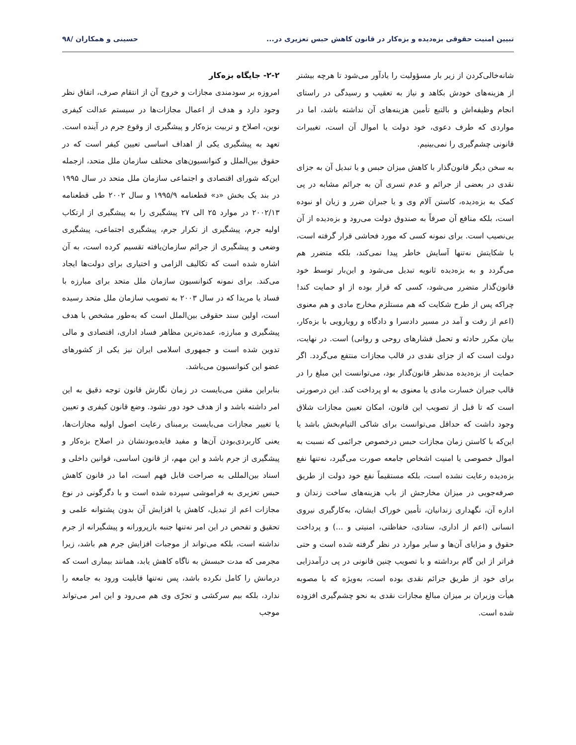تبیین امنیت حقوقی بزه‌دیده و بزه‌کار در قانون کاهش حبس تعزیری در... حسینی و همکاران /۹۸
شانه‌خالی‌کردن از زیر بار مسؤولیت را یادآور می‌شود تا هرچه بیشتر از هزینه‌های خودش بکاهد و نیاز به تعقیب و رسیدگی در راستای انجام وظیفه‌اش و بالتبع تأمین هزینه‌های آن نداشته باشد، اما در مواردی که طرف دعوی، خود دولت یا اموال آن است، تغییرات قانونی چشم‌گیری را نمی‌بینیم.
به سخن دیگر قانون‌گذار با کاهش میزان حبس و یا تبدیل آن به جزای نقدی در بعضی از جرائم و عدم تسری آن به جرائم مشابه در پی کمک به بزه‌دیده، کاستن آلام وی و یا جبران ضرر و زیان او نبوده است، بلکه منافع آن صرفاً به صندوق دولت می‌رود و بزه‌دیده از آن بی‌نصیب است. برای نمونه کسی که مورد فحاشی قرار گرفته است، با شکایتش نه‌تنها آسایش خاطر پیدا نمی‌کند، بلکه متضرر هم می‌گردد و به بزه‌دیده ثانویه تبدیل می‌شود و این‌بار توسط خود قانون‌گذار متضرر می‌شود، کسی که قرار بوده از او حمایت کند! چراکه پس از طرح شکایت که هم مستلزم مخارج مادی و هم معنوی (اعم از رفت و آمد در مسیر دادسرا و دادگاه و رویارویی با بزه‌کار، بیان مکرر حادثه و تحمل فشارهای روحی و روانی) است. در نهایت، دولت است که از جزای نقدی در قالب مجازات منتفع می‌گردد. اگر حمایت از بزه‌دیده مدنظر قانون‌گذار بود، می‌توانست این مبلغ را در قالب جبران خسارت مادی یا معنوی به او پرداخت کند. این درصورتی است که تا قبل از تصویب این قانون، امکان تعیین مجازات شلاق وجود داشت که حداقل می‌توانست برای شاکی التیام‌بخش باشد یا این‌که با کاستن زمان مجازات حبس درخصوص جرائمی که نسبت به اموال خصوصی یا امنیت اشخاص جامعه صورت می‌گیرد، نه‌تنها نفع بزه‌دیده رعایت نشده است، بلکه مستقیماً نفع خود دولت از طریق صرفه‌جویی در میزان مخارجش از باب هزینه‌های ساخت زندان و اداره آن، نگهداری زندانیان، تأمین خوراک ایشان، به‌کارگیری نیروی انسانی (اعم از اداری، ستادی، حفاظتی، امنیتی و ...) و پرداخت حقوق و مزایای آن‌ها و سایر موارد در نظر گرفته شده است و حتی فراتر از این گام برداشته و با تصویب چنین قانونی در پی درآمدزایی برای خود از طریق جرائم نقدی بوده است، به‌ویژه که با مصوبه هیأت وزیران بر میزان مبالغ مجازات نقدی به نحو چشم‌گیری افزوده شده است.
۲-۲- جایگاه بزه‌کار
امروزه بر سودمندی مجازات و خروج آن از انتقام صرف، اتفاق نظر وجود دارد و هدف از اعمال مجازات‌ها در سیستم عدالت کیفری نوین، اصلاح و تربیت بزه‌کار و پیشگیری از وقوع جرم در آینده است. تعهد به پیشگیری یکی از اهداف اساسی تعیین کیفر است که در حقوق بین‌الملل و کنوانسیون‌های مختلف سازمان ملل متحد، ازجمله این‌که شورای اقتصادی و اجتماعی سازمان ملل متحد در سال ۱۹۹۵ در بند یک بخش «د» قطعنامه ۱۹۹۵/۹ و سال ۲۰۰۲ طی قطعنامه ۲۰۰۲/۱۳ در موارد ۲۵ الی ۲۷ پیشگیری را به پیشگیری از ارتکاب اولیه جرم، پیشگیری از تکرار جرم، پیشگیری اجتماعی، پیشگیری وضعی و پیشگیری از جرائم سازمان‌یافته تقسیم کرده است، به آن اشاره شده است که تکالیف الزامی و اختیاری برای دولت‌ها ایجاد می‌کند. برای نمونه کنوانسیون سازمان ملل متحد برای مبارزه با فساد یا مریدا که در سال ۲۰۰۳ به تصویب سازمان ملل متحد رسیده است، اولین سند حقوقی بین‌الملل است که به‌طور مشخص با هدف پیشگیری و مبارزه، عمده‌ترین مظاهر فساد اداری، اقتصادی و مالی تدوین شده است و جمهوری اسلامی ایران نیز یکی از کشورهای عضو این کنوانسیون می‌باشد.
بنابراین مقنن می‌بایست در زمان نگارش قانون توجه دقیق به این امر داشته باشد و از هدف خود دور نشود. وضع قانون کیفری و تعیین یا تغییر مجازات می‌بایست برمبنای رعایت اصول اولیه مجازات‌ها، یعنی کاربردی‌بودن آن‌ها و مفید فایده‌بودنشان در اصلاح بزه‌کار و پیشگیری از جرم باشد و این مهم، از قانون اساسی، قوانین داخلی و اسناد بین‌المللی به صراحت قابل فهم است، اما در قانون کاهش حبس تعزیری به فراموشی سپرده شده است و با دگرگونی در نوع مجازات اعم از تبدیل، کاهش یا افزایش آن بدون پشتوانه علمی و تحقیق و تفحص در این امر نه‌تنها جنبه بازپرورانه و پیشگیرانه از جرم نداشته است، بلکه می‌تواند از موجبات افزایش جرم هم باشد، زیرا مجرمی که مدت حبسش به ناگاه کاهش یابد، همانند بیماری است که درمانش را کامل نکرده باشد، پس نه‌تنها قابلیت ورود به جامعه را ندارد، بلکه بیم سرکشی و تجرّی وی هم می‌رود و این امر می‌تواند موجب